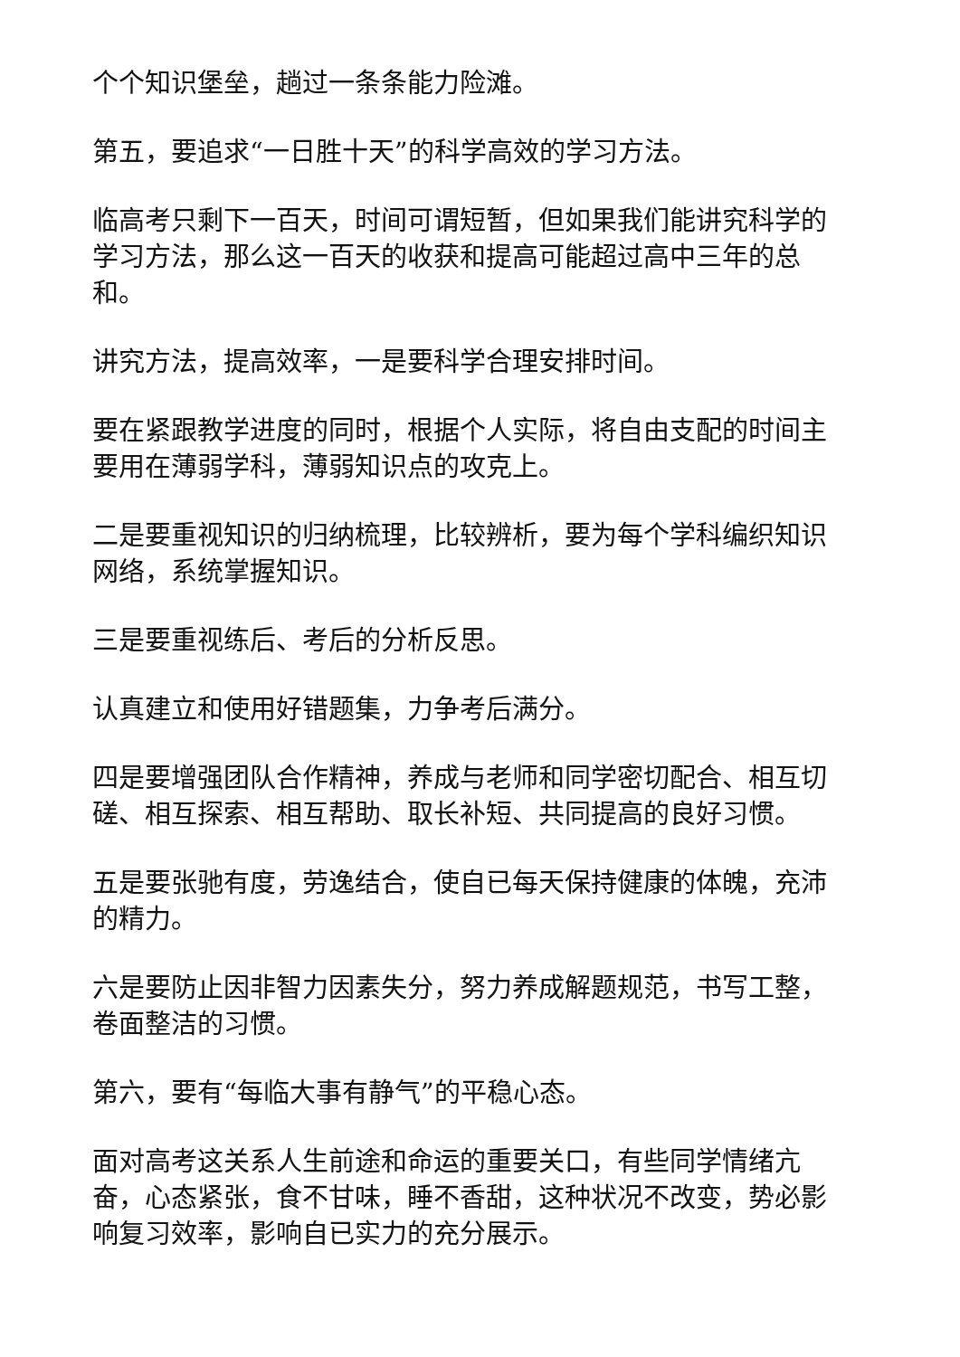个个知识堡垒，趟过一条条能力险滩。
第五，要追求“一日胜十天”的科学高效的学习方法。
临高考只剩下一百天，时间可谓短暂，但如果我们能讲究科学的学习方法，那么这一百天的收获和提高可能超过高中三年的总和。
讲究方法，提高效率，一是要科学合理安排时间。
要在紧跟教学进度的同时，根据个人实际，将自由支配的时间主要用在薄弱学科，薄弱知识点的攻克上。
二是要重视知识的归纳梳理，比较辨析，要为每个学科编织知识网络，系统掌握知识。
三是要重视练后、考后的分析反思。
认真建立和使用好错题集，力争考后满分。
四是要增强团队合作精神，养成与老师和同学密切配合、相互切磋、相互探索、相互帮助、取长补短、共同提高的良好习惯。
五是要张驰有度，劳逸结合，使自已每天保持健康的体魄，充沛的精力。
六是要防止因非智力因素失分，努力养成解题规范，书写工整，卷面整洁的习惯。
第六，要有“每临大事有静气”的平稳心态。
面对高考这关系人生前途和命运的重要关口，有些同学情绪亢奋，心态紧张，食不甘味，睡不香甜，这种状况不改变，势必影响复习效率，影响自已实力的充分展示。